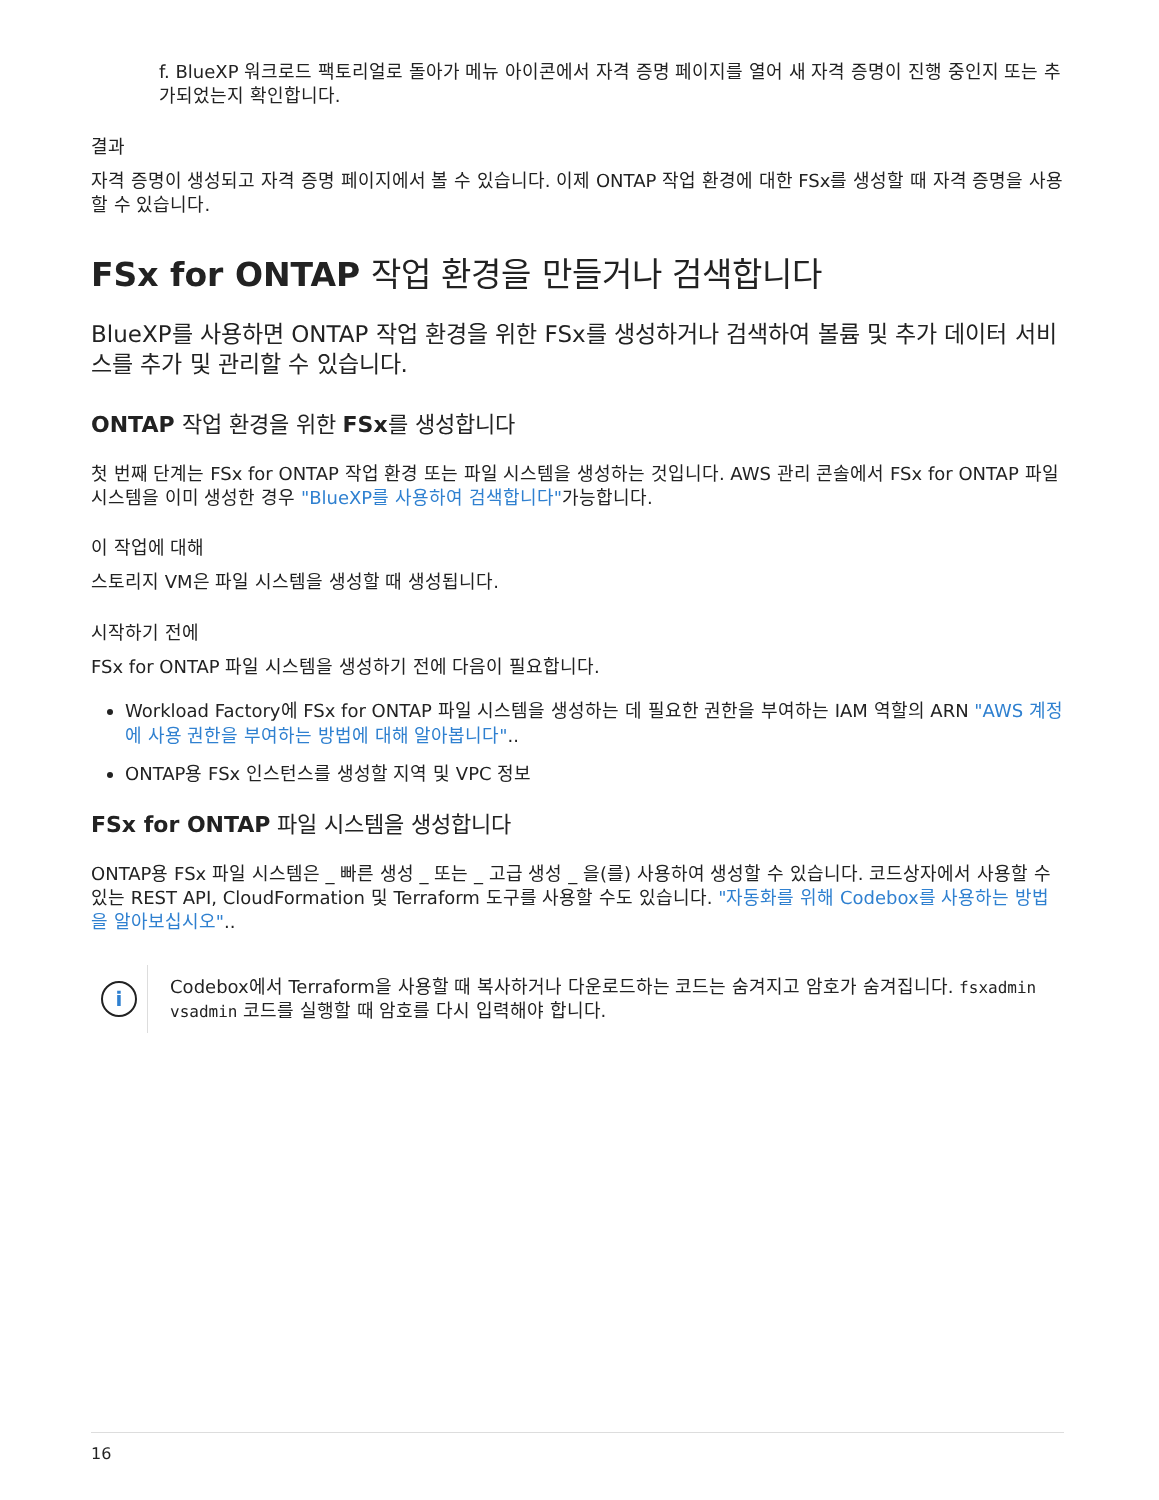f. BlueXP 워크로드 팩토리얼로 돌아가 메뉴 아이콘에서 자격 증명 페이지를 열어 새 자격 증명이 진행 중인지 또는 추가되었는지 확인합니다.
결과
자격 증명이 생성되고 자격 증명 페이지에서 볼 수 있습니다. 이제 ONTAP 작업 환경에 대한 FSx를 생성할 때 자격 증명을 사용할 수 있습니다.
FSx for ONTAP 작업 환경을 만들거나 검색합니다
BlueXP를 사용하면 ONTAP 작업 환경을 위한 FSx를 생성하거나 검색하여 볼륨 및 추가 데이터 서비스를 추가 및 관리할 수 있습니다.
ONTAP 작업 환경을 위한 FSx를 생성합니다
첫 번째 단계는 FSx for ONTAP 작업 환경 또는 파일 시스템을 생성하는 것입니다. AWS 관리 콘솔에서 FSx for ONTAP 파일 시스템을 이미 생성한 경우 "BlueXP를 사용하여 검색합니다"가능합니다.
이 작업에 대해
스토리지 VM은 파일 시스템을 생성할 때 생성됩니다.
시작하기 전에
FSx for ONTAP 파일 시스템을 생성하기 전에 다음이 필요합니다.
Workload Factory에 FSx for ONTAP 파일 시스템을 생성하는 데 필요한 권한을 부여하는 IAM 역할의 ARN "AWS 계정에 사용 권한을 부여하는 방법에 대해 알아봅니다"..
ONTAP용 FSx 인스턴스를 생성할 지역 및 VPC 정보
FSx for ONTAP 파일 시스템을 생성합니다
ONTAP용 FSx 파일 시스템은 _ 빠른 생성 _ 또는 _ 고급 생성 _ 을(를) 사용하여 생성할 수 있습니다. 코드상자에서 사용할 수 있는 REST API, CloudFormation 및 Terraform 도구를 사용할 수도 있습니다. "자동화를 위해 Codebox를 사용하는 방법을 알아보십시오"..
i
Codebox에서 Terraform을 사용할 때 복사하거나 다운로드하는 코드는 숨겨지고 암호가 숨겨집니다. fsxadmin vsadmin 코드를 실행할 때 암호를 다시 입력해야 합니다.
16